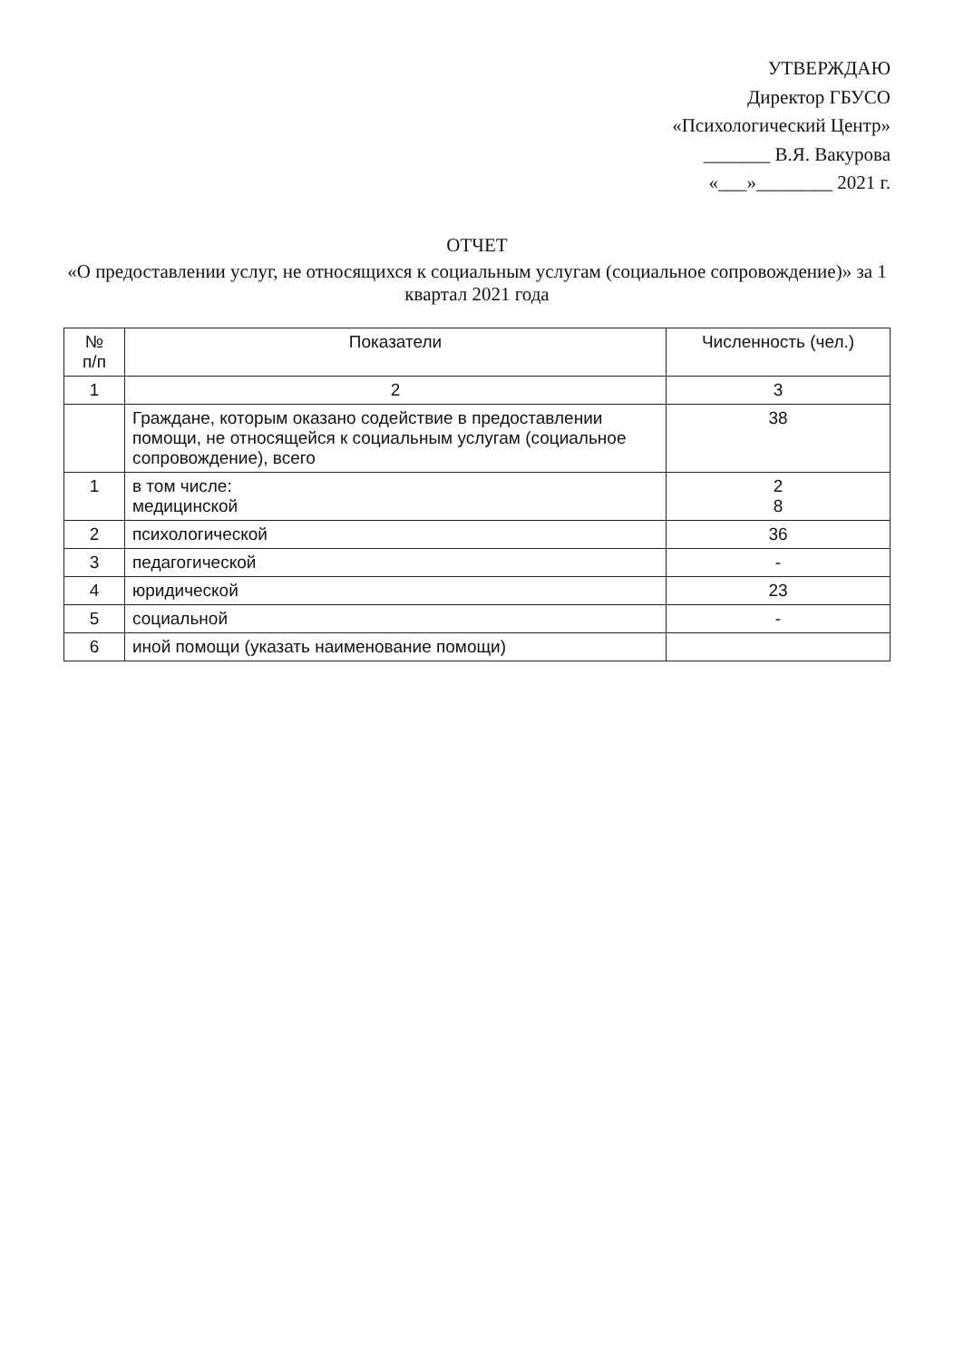УТВЕРЖДАЮ
Директор ГБУСО
«Психологический Центр»
_______ В.Я. Вакурова
«___»________ 2021 г.
ОТЧЕТ
«О предоставлении услуг, не относящихся к социальным услугам (социальное сопровождение)» за 1 квартал 2021 года
| № п/п | Показатели | Численность (чел.) |
| --- | --- | --- |
| 1 | 2 | 3 |
| | Граждане, которым оказано содействие в предоставлении помощи, не относящейся к социальным услугам (социальное сопровождение), всего | 38 |
| 1 | в том числе: медицинской | 2 8 |
| 2 | психологической | 36 |
| 3 | педагогической | - |
| 4 | юридической | 23 |
| 5 | социальной | - |
| 6 | иной помощи (указать наименование помощи) | |